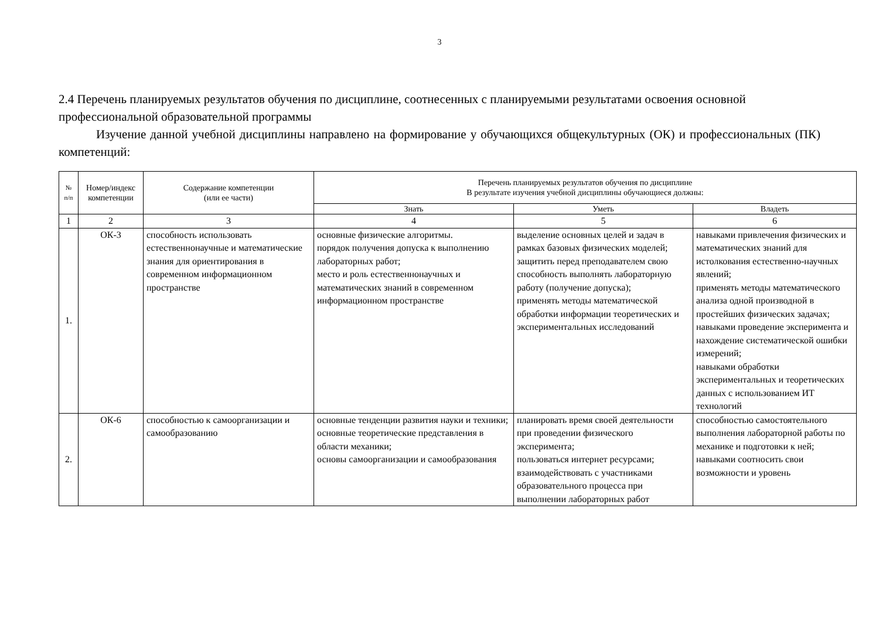3
2.4 Перечень планируемых результатов обучения по дисциплине, соотнесенных с планируемыми результатами освоения основной профессиональной образовательной программы
Изучение данной учебной дисциплины направлено на формирование у обучающихся общекультурных (ОК) и профессиональных (ПК) компетенций:
| № п/п | Номер/индекс компетенции | Содержание компетенции (или ее части) | Перечень планируемых результатов обучения по дисциплине В результате изучения учебной дисциплины обучающиеся должны: | | |
| --- | --- | --- | --- | --- | --- |
| | | | Знать | Уметь | Владеть |
| 1 | 2 | 3 | 4 | 5 | 6 |
| 1. | ОК-3 | способность использовать естественнонаучные и математические знания для ориентирования в современном информационном пространстве | основные физические алгоритмы. порядок получения допуска к выполнению лабораторных работ; место и роль естественнонаучных и математических знаний в современном информационном пространстве | выделение основных целей и задач в рамках базовых физических моделей; защитить перед преподавателем свою способность выполнять лабораторную работу (получение допуска); применять методы математической обработки информации теоретических и экспериментальных исследований | навыками привлечения физических и математических знаний для истолкования естественно-научных явлений; применять методы математического анализа одной производной в простейших физических задачах; навыками проведение эксперимента и нахождение систематической ошибки измерений; навыками обработки экспериментальных и теоретических данных с использованием ИТ технологий |
| 2. | ОК-6 | способностью к самоорганизации и самообразованию | основные тенденции развития науки и техники; основные теоретические представления в области механики; основы самоорганизации и самообразования | планировать время своей деятельности при проведении физического эксперимента; пользоваться интернет ресурсами; взаимодействовать с участниками образовательного процесса при выполнении лабораторных работ | способностью самостоятельного выполнения лабораторной работы по механике и подготовки к ней; навыками соотносить свои возможности и уровень |